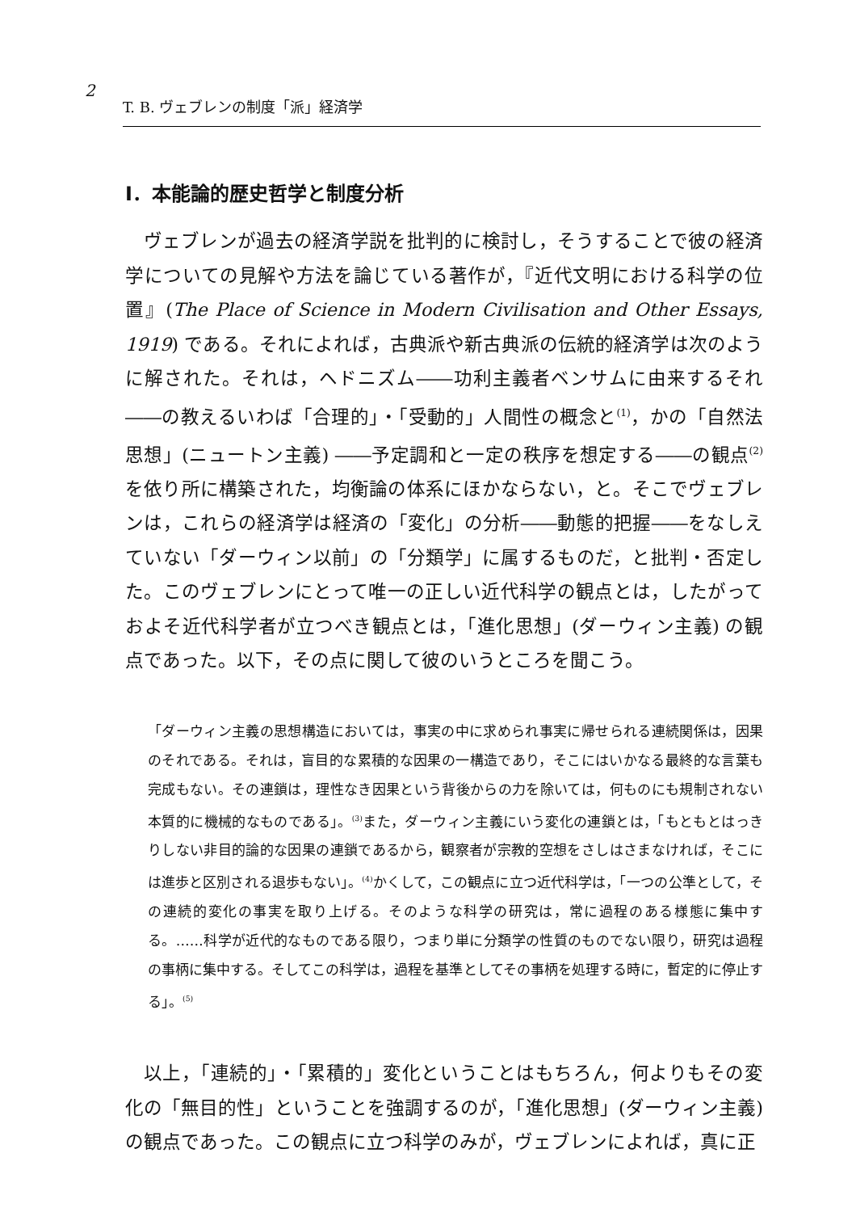2
T. B. ヴェブレンの制度「派」経済学
Ⅰ．本能論的歴史哲学と制度分析
ヴェブレンが過去の経済学説を批判的に検討し，そうすることで彼の経済学についての見解や方法を論じている著作が，『近代文明における科学の位置』(The Place of Science in Modern Civilisation and Other Essays, 1919) である。それによれば，古典派や新古典派の伝統的経済学は次のように解された。それは，ヘドニズム――功利主義者ベンサムに由来するそれ――の教えるいわば「合理的」・「受動的」人間性の概念と<sup>(1)</sup>，かの「自然法思想」(ニュートン主義) ――予定調和と一定の秩序を想定する――の観点<sup>(2)</sup>を依り所に構築された，均衡論の体系にほかならない，と。そこでヴェブレンは，これらの経済学は経済の「変化」の分析――動態的把握――をなしえていない「ダーウィン以前」の「分類学」に属するものだ，と批判・否定した。このヴェブレンにとって唯一の正しい近代科学の観点とは，したがっておよそ近代科学者が立つべき観点とは，「進化思想」(ダーウィン主義) の観点であった。以下，その点に関して彼のいうところを聞こう。
「ダーウィン主義の思想構造においては，事実の中に求められ事実に帰せられる連続関係は，因果のそれである。それは，盲目的な累積的な因果の一構造であり，そこにはいかなる最終的な言葉も完成もない。その連鎖は，理性なき因果という背後からの力を除いては，何ものにも規制されない本質的に機械的なものである」。<sup>(3)</sup>また，ダーウィン主義にいう変化の連鎖とは，「もともとはっきりしない非目的論的な因果の連鎖であるから，観察者が宗教的空想をさしはさまなければ，そこには進歩と区別される退歩もない」。<sup>(4)</sup>かくして，この観点に立つ近代科学は，「一つの公準として，その連続的変化の事実を取り上げる。そのような科学の研究は，常に過程のある様態に集中する。……科学が近代的なものである限り，つまり単に分類学の性質のものでない限り，研究は過程の事柄に集中する。そしてこの科学は，過程を基準としてその事柄を処理する時に，暫定的に停止する」。<sup>(5)</sup>
以上，「連続的」・「累積的」変化ということはもちろん，何よりもその変化の「無目的性」ということを強調するのが，「進化思想」(ダーウィン主義) の観点であった。この観点に立つ科学のみが，ヴェブレンによれば，真に正